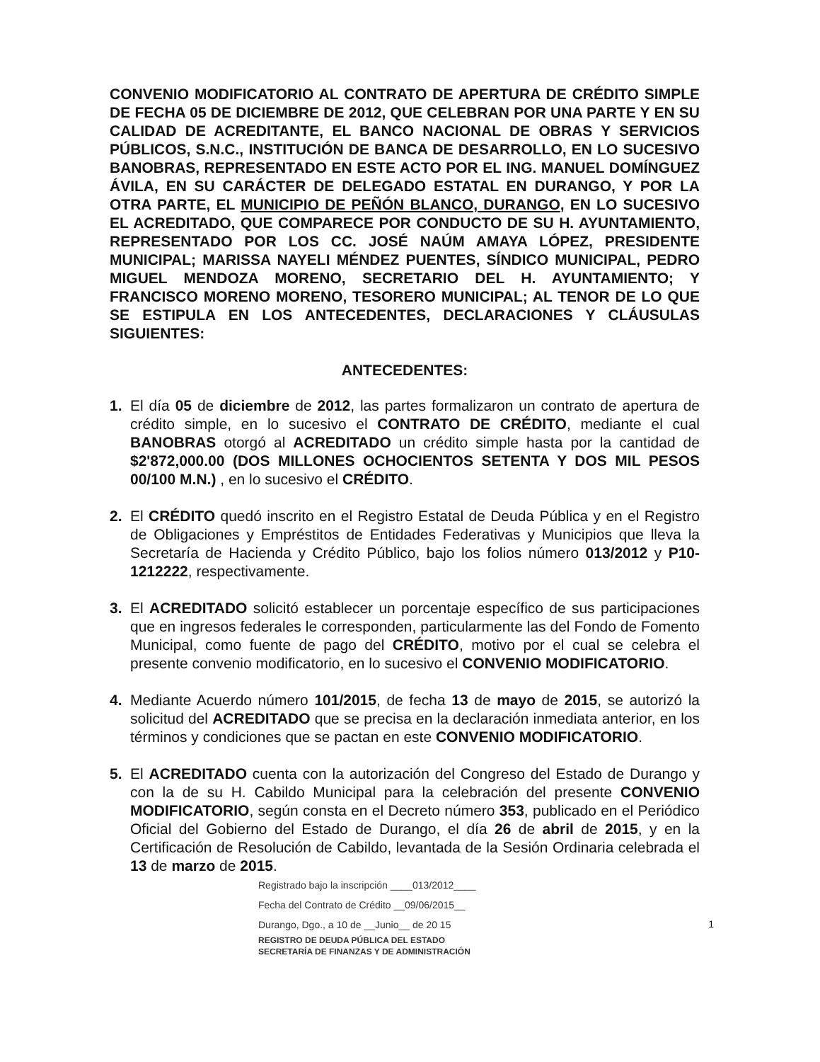CONVENIO MODIFICATORIO AL CONTRATO DE APERTURA DE CRÉDITO SIMPLE DE FECHA 05 DE DICIEMBRE DE 2012, QUE CELEBRAN POR UNA PARTE Y EN SU CALIDAD DE ACREDITANTE, EL BANCO NACIONAL DE OBRAS Y SERVICIOS PÚBLICOS, S.N.C., INSTITUCIÓN DE BANCA DE DESARROLLO, EN LO SUCESIVO BANOBRAS, REPRESENTADO EN ESTE ACTO POR EL ING. MANUEL DOMÍNGUEZ ÁVILA, EN SU CARÁCTER DE DELEGADO ESTATAL EN DURANGO, Y POR LA OTRA PARTE, EL MUNICIPIO DE PEÑÓN BLANCO, DURANGO, EN LO SUCESIVO EL ACREDITADO, QUE COMPARECE POR CONDUCTO DE SU H. AYUNTAMIENTO, REPRESENTADO POR LOS CC. JOSÉ NAÚM AMAYA LÓPEZ, PRESIDENTE MUNICIPAL; MARISSA NAYELI MÉNDEZ PUENTES, SÍNDICO MUNICIPAL, PEDRO MIGUEL MENDOZA MORENO, SECRETARIO DEL H. AYUNTAMIENTO; Y FRANCISCO MORENO MORENO, TESORERO MUNICIPAL; AL TENOR DE LO QUE SE ESTIPULA EN LOS ANTECEDENTES, DECLARACIONES Y CLÁUSULAS SIGUIENTES:
ANTECEDENTES:
1. El día 05 de diciembre de 2012, las partes formalizaron un contrato de apertura de crédito simple, en lo sucesivo el CONTRATO DE CRÉDITO, mediante el cual BANOBRAS otorgó al ACREDITADO un crédito simple hasta por la cantidad de $2'872,000.00 (DOS MILLONES OCHOCIENTOS SETENTA Y DOS MIL PESOS 00/100 M.N.) , en lo sucesivo el CRÉDITO.
2. El CRÉDITO quedó inscrito en el Registro Estatal de Deuda Pública y en el Registro de Obligaciones y Empréstitos de Entidades Federativas y Municipios que lleva la Secretaría de Hacienda y Crédito Público, bajo los folios número 013/2012 y P10-1212222, respectivamente.
3. El ACREDITADO solicitó establecer un porcentaje específico de sus participaciones que en ingresos federales le corresponden, particularmente las del Fondo de Fomento Municipal, como fuente de pago del CRÉDITO, motivo por el cual se celebra el presente convenio modificatorio, en lo sucesivo el CONVENIO MODIFICATORIO.
4. Mediante Acuerdo número 101/2015, de fecha 13 de mayo de 2015, se autorizó la solicitud del ACREDITADO que se precisa en la declaración inmediata anterior, en los términos y condiciones que se pactan en este CONVENIO MODIFICATORIO.
5. El ACREDITADO cuenta con la autorización del Congreso del Estado de Durango y con la de su H. Cabildo Municipal para la celebración del presente CONVENIO MODIFICATORIO, según consta en el Decreto número 353, publicado en el Periódico Oficial del Gobierno del Estado de Durango, el día 26 de abril de 2015, y en la Certificación de Resolución de Cabildo, levantada de la Sesión Ordinaria celebrada el 13 de marzo de 2015.
Registrado bajo la inscripción ____013/2012____
Fecha del Contrato de Crédito __09/06/2015__
Durango, Dgo., a 10 de __Junio__ de 20 15
REGISTRO DE DEUDA PÚBLICA DEL ESTADO
SECRETARÍA DE FINANZAS Y DE ADMINISTRACIÓN
1